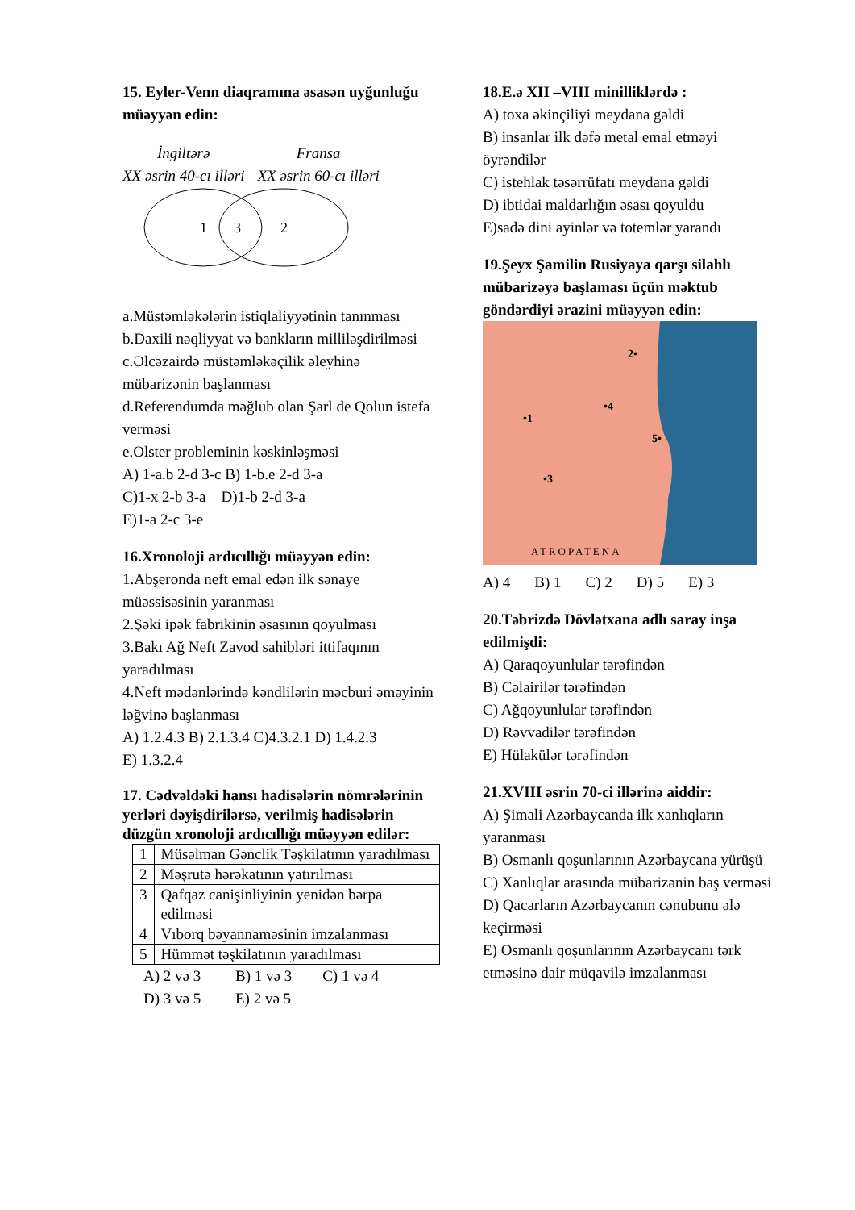15. Eyler-Venn diaqramına əsasən uyğunluğu müəyyən edin:
İngiltərə
XX əsrin 40-cı illəri
Fransa
XX əsrin 60-cı illəri
1
3
2
a.Müstəmləkələrin istiqlaliyyətinin tanınması
b.Daxili nəqliyyat və bankların milliləşdirilməsi
c.Əlcəzairdə müstəmləkəçilik əleyhinə mübarizənin başlanması
d.Referendumda məğlub olan Şarl de Qolun istefa verməsi
e.Olster probleminin kəskinləşməsi
A) 1-a.b 2-d 3-c B) 1-b.e 2-d 3-a
C)1-x 2-b 3-a D)1-b 2-d 3-a
E)1-a 2-c 3-e
16.Xronoloji ardıcıllığı müəyyən edin:
1.Abşeronda neft emal edən ilk sənaye müəssisəsinin yaranması
2.Şəki ipək fabrikinin əsasının qoyulması
3.Bakı Ağ Neft Zavod sahibləri ittifaqının yaradılması
4.Neft mədənlərində kəndlilərin məcburi əməyinin ləğvinə başlanması
A) 1.2.4.3 B) 2.1.3.4 C)4.3.2.1 D) 1.4.2.3
E) 1.3.2.4
17. Cədvəldəki hansı hadisələrin nömrələrinin yerləri dəyişdirilərsə, verilmiş hadisələrin düzgün xronoloji ardıcıllığı müəyyən edilər:
| 1 | Müsəlman Gənclik Təşkilatının yaradılması |
| 2 | Məşrutə hərəkatının yatırılması |
| 3 | Qafqaz canişinliyinin yenidən bərpa edilməsi |
| 4 | Vıborq bəyannaməsinin imzalanması |
| 5 | Hümmət təşkilatının yaradılması |
A) 2 və 3 B) 1 və 3 C) 1 və 4
D) 3 və 5 E) 2 və 5
18.E.ə XII –VIII minilliklərdə :
A) toxa əkinçiliyi meydana gəldi
B) insanlar ilk dəfə metal emal etməyi öyrəndilər
C) istehlak təsərrüfatı meydana gəldi
D) ibtidai maldarlığın əsası qoyuldu
E)sadə dini ayinlər və totemlər yarandı
19.Şeyx Şamilin Rusiyaya qarşı silahlı mübarizəyə başlaması üçün məktub göndərdiyi ərazini müəyyən edin:
•1
2•
•3
•4
5•
ATROPATENA
A) 4 B) 1 C) 2 D) 5 E) 3
20.Təbrizdə Dövlətxana adlı saray inşa edilmişdi:
A) Qaraqoyunlular tərəfindən
B) Cəlairilər tərəfindən
C) Ağqoyunlular tərəfindən
D) Rəvvadilər tərəfindən
E) Hülakülər tərəfindən
21.XVIII əsrin 70-ci illərinə aiddir:
A) Şimali Azərbaycanda ilk xanlıqların yaranması
B) Osmanlı qoşunlarının Azərbaycana yürüşü
C) Xanlıqlar arasında mübarizənin baş verməsi
D) Qacarların Azərbaycanın cənubunu ələ keçirməsi
E) Osmanlı qoşunlarının Azərbaycanı tərk etməsinə dair müqavilə imzalanması